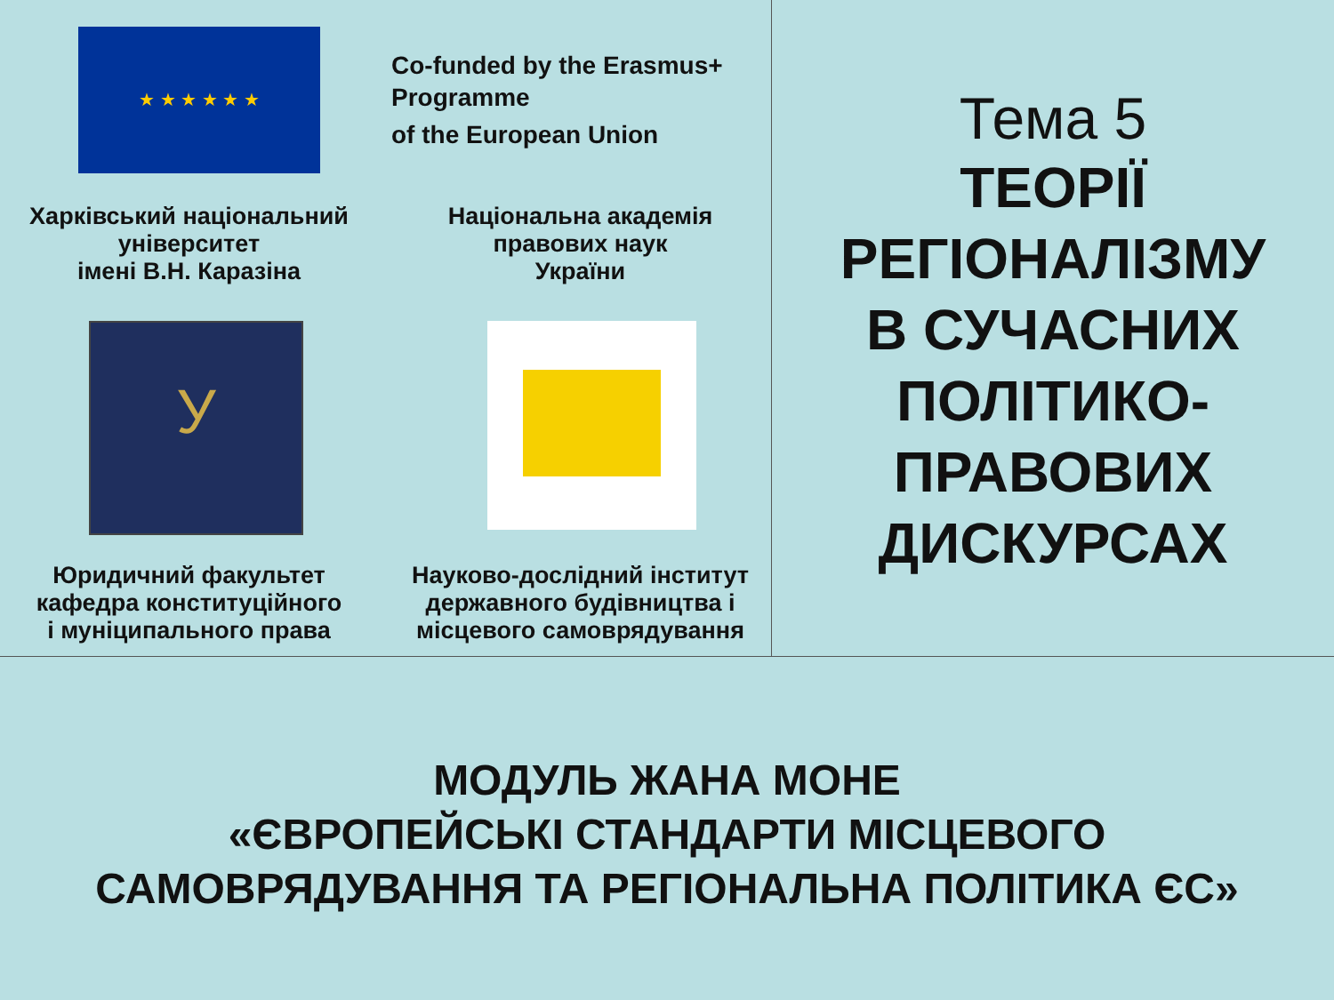★ ★ ★ ★ ★ ★
Co-funded by the Erasmus+
Programme
of the European Union
Харківський національний університет
імені В.Н. Каразіна
Національна академія правових наук
України
У
Юридичний факультет кафедра конституційного
і муніципального права
Науково-дослідний інститут державного будівництва і
місцевого самоврядування
Тема 5
ТЕОРІЇ
РЕГІОНАЛІЗМУ
В СУЧАСНИХ
ПОЛІТИКО-
ПРАВОВИХ
ДИСКУРСАХ
МОДУЛЬ ЖАНА МОНЕ
«ЄВРОПЕЙСЬКІ СТАНДАРТИ МІСЦЕВОГО
САМОВРЯДУВАННЯ ТА РЕГІОНАЛЬНА ПОЛІТИКА ЄС»